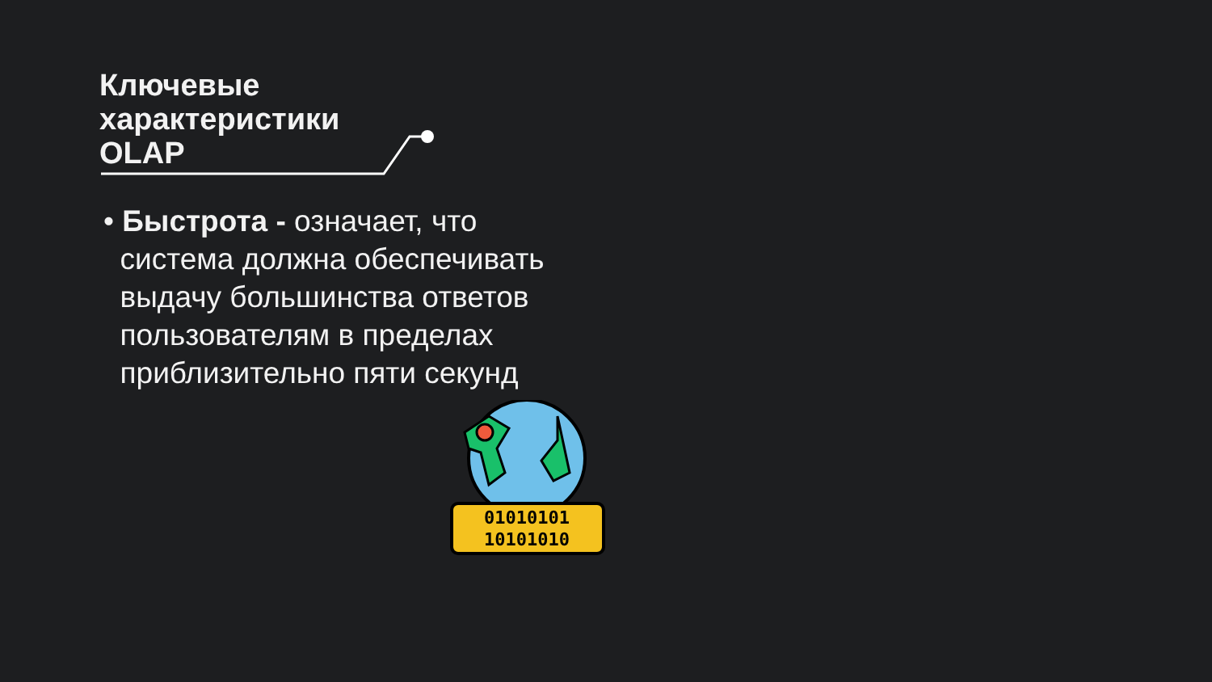Ключевые
характеристики
OLAP
• Быстрота - означает, что
система должна обеспечивать
выдачу большинства ответов
пользователям в пределах
приблизительно пяти секунд
01010101
10101010